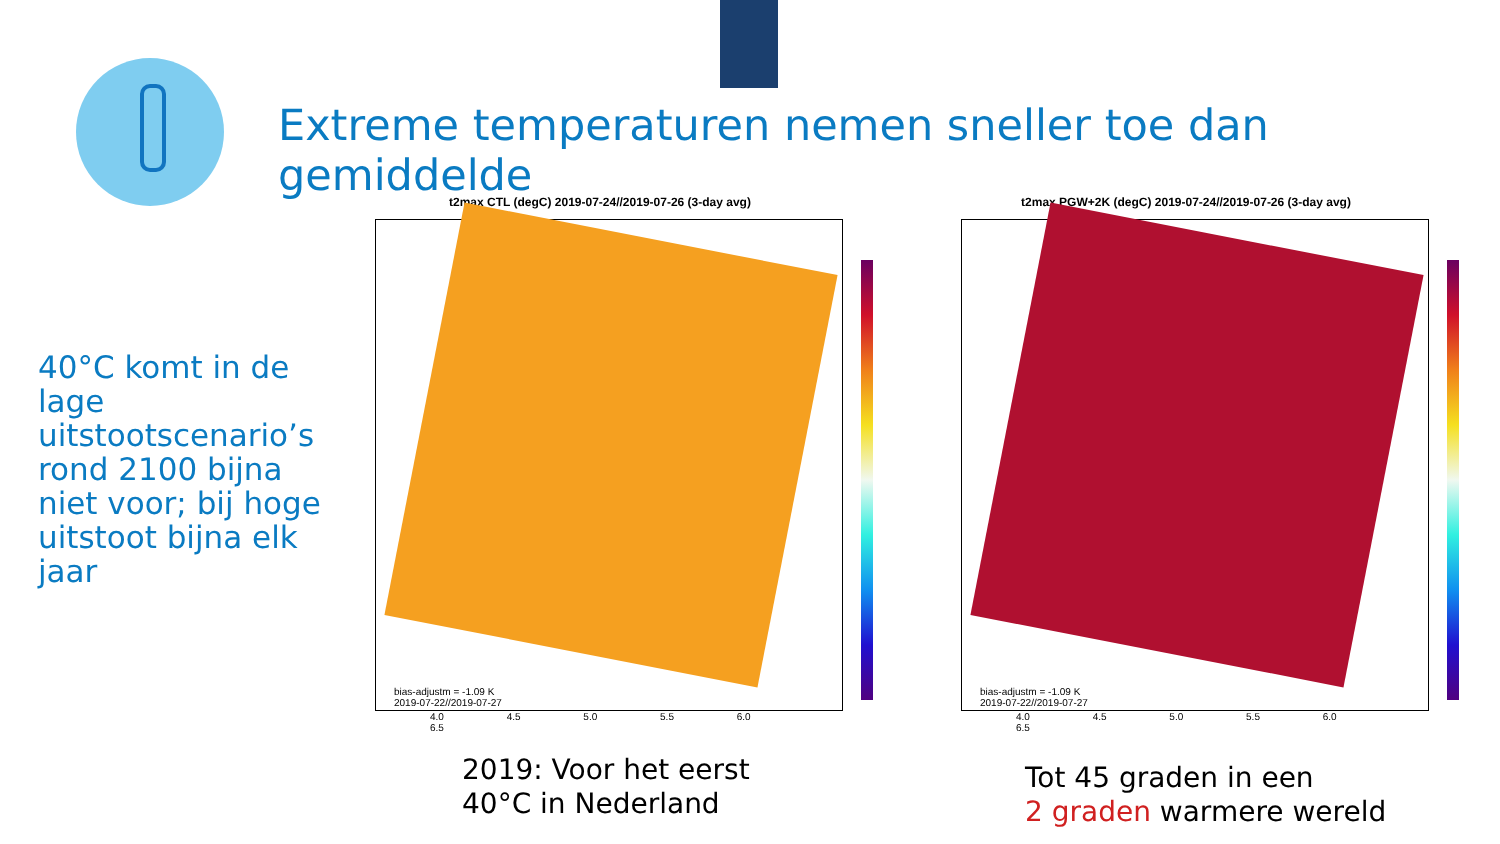Extreme temperaturen nemen sneller toe dan gemiddelde
40°C komt in de lage uitstootscenario’s rond 2100 bijna niet voor; bij hoge uitstoot bijna elk jaar
t2max CTL (degC) 2019-07-24//2019-07-26 (3-day avg)
bias-adjustm = -1.09 K
2019-07-22//2019-07-27
4.0 4.5 5.0 5.5 6.0 6.5
t2max PGW+2K (degC) 2019-07-24//2019-07-26 (3-day avg)
bias-adjustm = -1.09 K
2019-07-22//2019-07-27
4.0 4.5 5.0 5.5 6.0 6.5
2019: Voor het eerst
40°C in Nederland
Tot 45 graden in een
2 graden warmere wereld